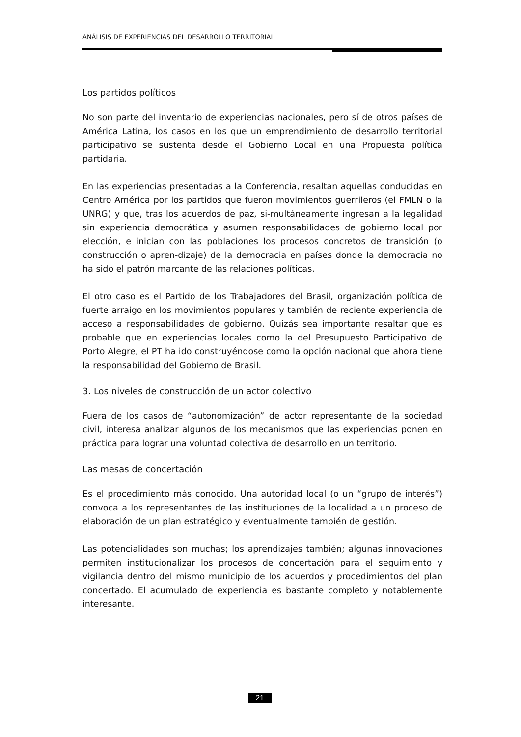ANÁLISIS DE EXPERIENCIAS DEL DESARROLLO TERRITORIAL
Los partidos políticos
No son parte del inventario de experiencias nacionales, pero sí de otros países de América Latina, los casos en los que un emprendimiento de desarrollo territorial participativo se sustenta desde el Gobierno Local en una Propuesta política partidaria.
En las experiencias presentadas a la Conferencia, resaltan aquellas conducidas en Centro América por los partidos que fueron movimientos guerrileros (el FMLN o la UNRG) y que, tras los acuerdos de paz, si-multáneamente ingresan a la legalidad sin experiencia democrática y asumen responsabilidades de gobierno local por elección, e inician con las poblaciones los procesos concretos de transición (o construcción o apren-dizaje) de la democracia en países donde la democracia no ha sido el patrón marcante de las relaciones políticas.
El otro caso es el Partido de los Trabajadores del Brasil, organización política de fuerte arraigo en los movimientos populares y también de reciente experiencia de acceso a responsabilidades de gobierno. Quizás sea importante resaltar que es probable que en experiencias locales como la del Presupuesto Participativo de Porto Alegre, el PT ha ido construyéndose como la opción nacional que ahora tiene la responsabilidad del Gobierno de Brasil.
3. Los niveles de construcción de un actor colectivo
Fuera de los casos de “autonomización” de actor representante de la sociedad civil, interesa analizar algunos de los mecanismos que las experiencias ponen en práctica para lograr una voluntad colectiva de desarrollo en un territorio.
Las mesas de concertación
Es el procedimiento más conocido. Una autoridad local (o un “grupo de interés”) convoca a los representantes de las instituciones de la localidad a un proceso de elaboración de un plan estratégico y eventualmente también de gestión.
Las potencialidades son muchas; los aprendizajes también; algunas innovaciones permiten institucionalizar los procesos de concertación para el seguimiento y vigilancia dentro del mismo municipio de los acuerdos y procedimientos del plan concertado. El acumulado de experiencia es bastante completo y notablemente interesante.
21